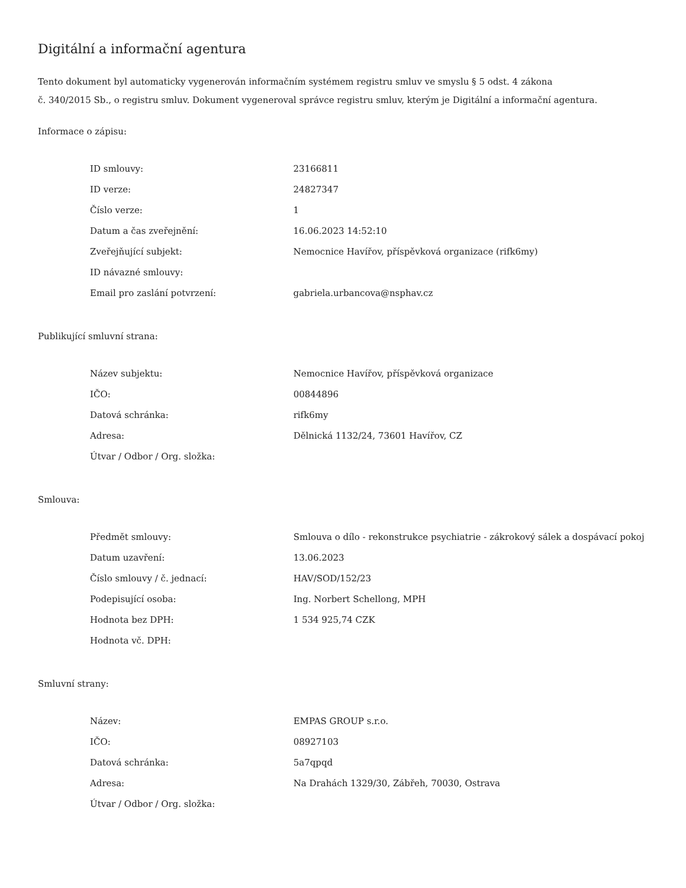Digitální a informační agentura
Tento dokument byl automaticky vygenerován informačním systémem registru smluv ve smyslu § 5 odst. 4 zákona
č. 340/2015 Sb., o registru smluv. Dokument vygeneroval správce registru smluv, kterým je Digitální a informační agentura.
Informace o zápisu:
| ID smlouvy: | 23166811 |
| ID verze: | 24827347 |
| Číslo verze: | 1 |
| Datum a čas zveřejnění: | 16.06.2023 14:52:10 |
| Zveřejňující subjekt: | Nemocnice Havířov, příspěvková organizace (rifk6my) |
| ID návazné smlouvy: | |
| Email pro zaslání potvrzení: | gabriela.urbancova@nsphav.cz |
Publikující smluvní strana:
| Název subjektu: | Nemocnice Havířov, příspěvková organizace |
| IČO: | 00844896 |
| Datová schránka: | rifk6my |
| Adresa: | Dělnická 1132/24, 73601 Havířov, CZ |
| Útvar / Odbor / Org. složka: | |
Smlouva:
| Předmět smlouvy: | Smlouva o dílo - rekonstrukce psychiatrie - zákrokový sálek a dospávací pokoj |
| Datum uzavření: | 13.06.2023 |
| Číslo smlouvy / č. jednací: | HAV/SOD/152/23 |
| Podepisující osoba: | Ing. Norbert Schellong, MPH |
| Hodnota bez DPH: | 1 534 925,74 CZK |
| Hodnota vč. DPH: | |
Smluvní strany:
| Název: | EMPAS GROUP s.r.o. |
| IČO: | 08927103 |
| Datová schránka: | 5a7qpqd |
| Adresa: | Na Drahách 1329/30, Zábřeh, 70030, Ostrava |
| Útvar / Odbor / Org. složka: | |